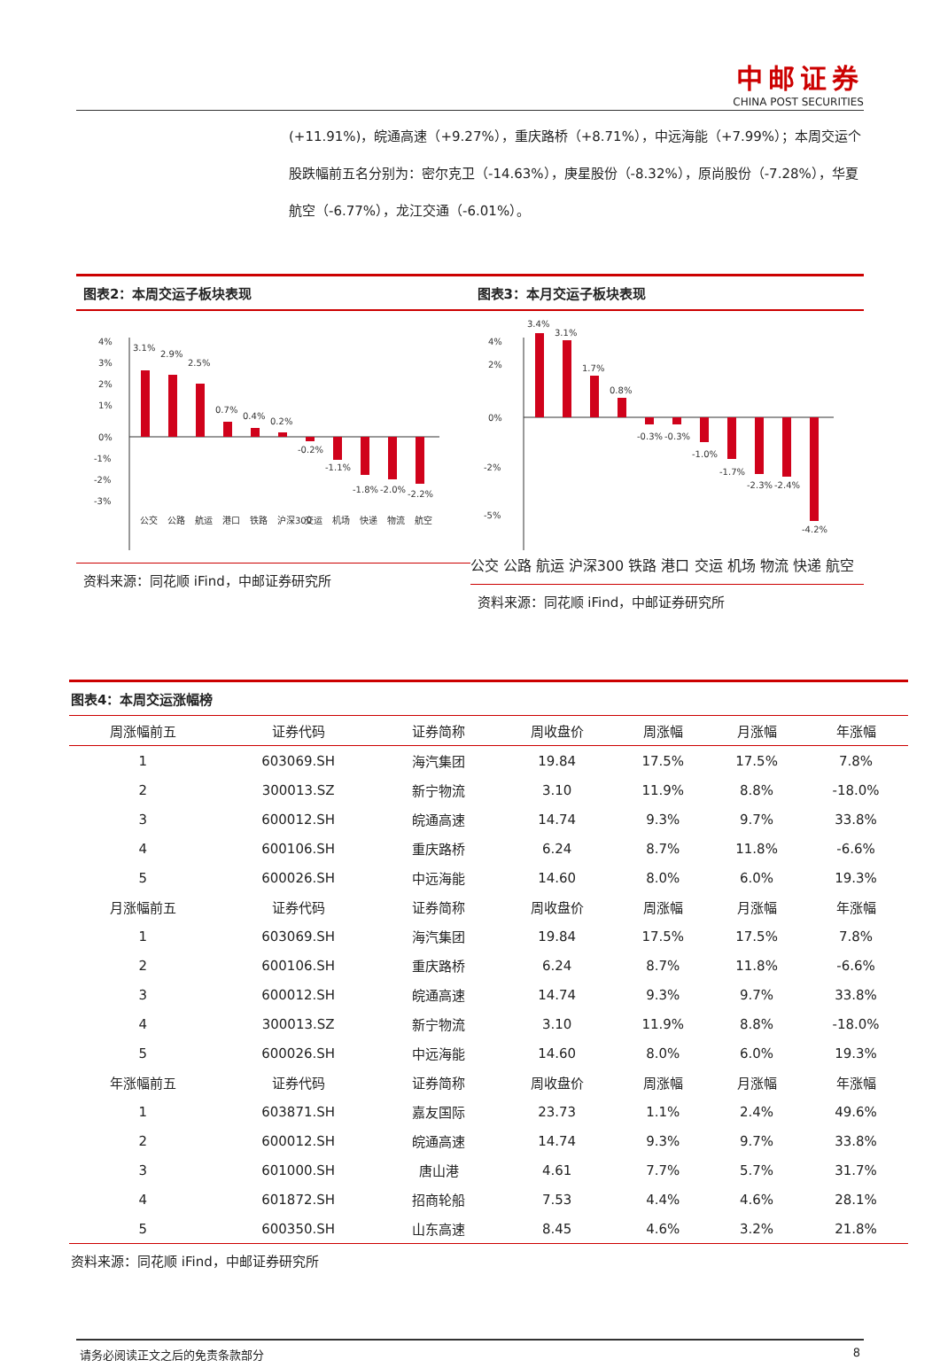中邮证券
CHINA POST SECURITIES
(+11.91%)，皖通高速（+9.27%），重庆路桥（+8.71%），中远海能（+7.99%）；本周交运个股跌幅前五名分别为：密尔克卫（-14.63%），庚星股份（-8.32%），原尚股份（-7.28%），华夏航空（-6.77%），龙江交通（-6.01%）。
图表2：本周交运子板块表现
4%
3%
2%
1%
0%
-1%
-2%
-3%
3.1%
2.9%
2.5%
0.7%
0.4%
0.2%
-0.2%
-1.1%
-1.8%
-2.0%
-2.2%
公交
公路
航运
港口
铁路
沪深300
交运
机场
快递
物流
航空
资料来源：同花顺 iFind，中邮证券研究所
图表3：本月交运子板块表现
4%
2%
0%
-2%
-5%
3.4%
3.1%
1.7%
0.8%
-0.3%
-0.3%
-1.0%
-1.7%
-2.3%
-2.4%
-4.2%
公交 公路 航运 沪深300 铁路 港口 交运 机场 物流 快递 航空
资料来源：同花顺 iFind，中邮证券研究所
图表4：本周交运涨幅榜
| 周涨幅前五 | 证券代码 | 证券简称 | 周收盘价 | 周涨幅 | 月涨幅 | 年涨幅 |
| --- | --- | --- | --- | --- | --- | --- |
| 1 | 603069.SH | 海汽集团 | 19.84 | 17.5% | 17.5% | 7.8% |
| 2 | 300013.SZ | 新宁物流 | 3.10 | 11.9% | 8.8% | -18.0% |
| 3 | 600012.SH | 皖通高速 | 14.74 | 9.3% | 9.7% | 33.8% |
| 4 | 600106.SH | 重庆路桥 | 6.24 | 8.7% | 11.8% | -6.6% |
| 5 | 600026.SH | 中远海能 | 14.60 | 8.0% | 6.0% | 19.3% |
| 月涨幅前五 | 证券代码 | 证券简称 | 周收盘价 | 周涨幅 | 月涨幅 | 年涨幅 |
| 1 | 603069.SH | 海汽集团 | 19.84 | 17.5% | 17.5% | 7.8% |
| 2 | 600106.SH | 重庆路桥 | 6.24 | 8.7% | 11.8% | -6.6% |
| 3 | 600012.SH | 皖通高速 | 14.74 | 9.3% | 9.7% | 33.8% |
| 4 | 300013.SZ | 新宁物流 | 3.10 | 11.9% | 8.8% | -18.0% |
| 5 | 600026.SH | 中远海能 | 14.60 | 8.0% | 6.0% | 19.3% |
| 年涨幅前五 | 证券代码 | 证券简称 | 周收盘价 | 周涨幅 | 月涨幅 | 年涨幅 |
| 1 | 603871.SH | 嘉友国际 | 23.73 | 1.1% | 2.4% | 49.6% |
| 2 | 600012.SH | 皖通高速 | 14.74 | 9.3% | 9.7% | 33.8% |
| 3 | 601000.SH | 唐山港 | 4.61 | 7.7% | 5.7% | 31.7% |
| 4 | 601872.SH | 招商轮船 | 7.53 | 4.4% | 4.6% | 28.1% |
| 5 | 600350.SH | 山东高速 | 8.45 | 4.6% | 3.2% | 21.8% |
资料来源：同花顺 iFind，中邮证券研究所
请务必阅读正文之后的免责条款部分 8